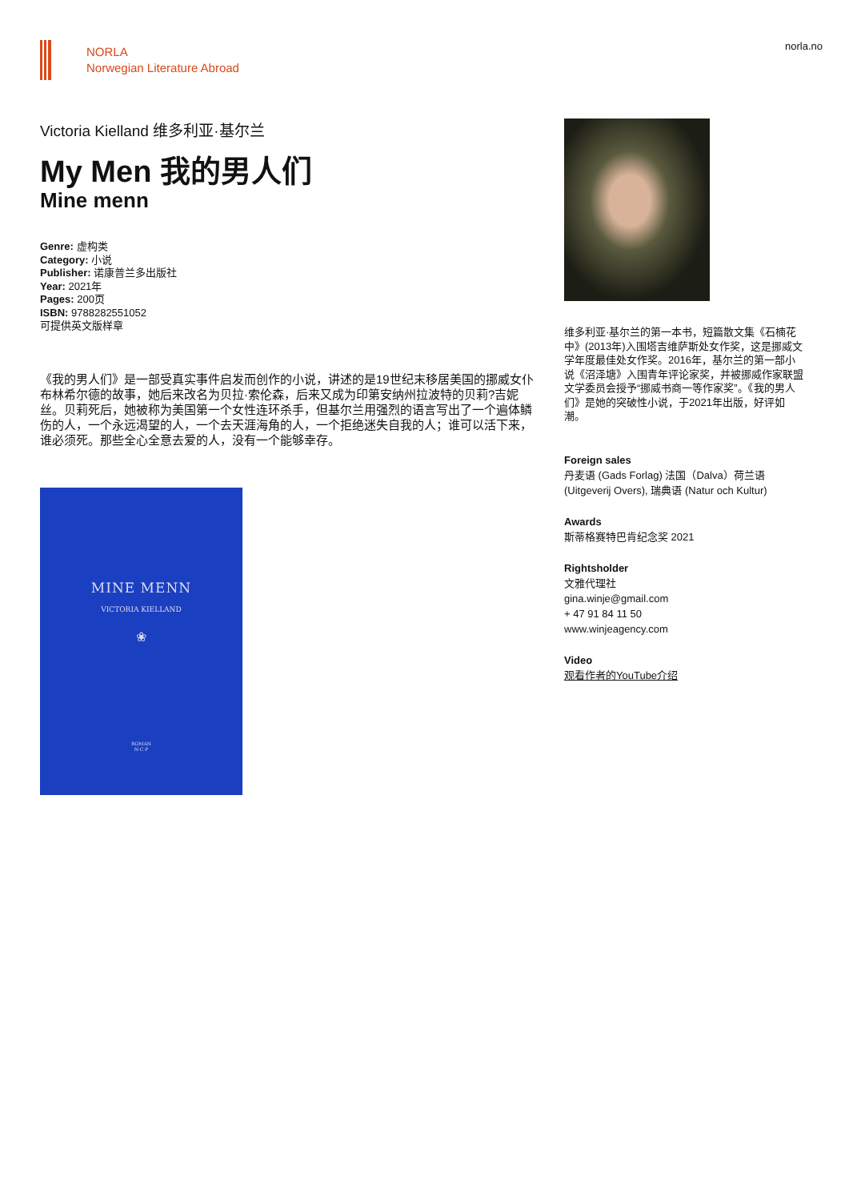NORLA
Norwegian Literature Abroad
norla.no
Victoria Kielland 维多利亚·基尔兰
My Men 我的男人们
Mine menn
Genre: 虚构类
Category: 小说
Publisher: 诺康普兰多出版社
Year: 2021年
Pages: 200页
ISBN: 9788282551052
可提供英文版样章
《我的男人们》是一部受真实事件启发而创作的小说，讲述的是19世纪末移居美国的挪威女仆布林希尔德的故事，她后来改名为贝拉·索伦森，后来又成为印第安纳州拉波特的贝莉?吉妮丝。贝莉死后，她被称为美国第一个女性连环杀手，但基尔兰用强烈的语言写出了一个遍体鳞伤的人，一个永远渴望的人，一个去天涯海角的人，一个拒绝迷失自我的人；谁可以活下来，谁必须死。那些全心全意去爱的人，没有一个能够幸存。
MINE MENN
VICTORIA KIELLAND
❀
ROMAN
N·C·P
维多利亚·基尔兰的第一本书，短篇散文集《石楠花中》(2013年)入围塔吉维萨斯处女作奖，这是挪威文学年度最佳处女作奖。2016年，基尔兰的第一部小说《沼泽塘》入围青年评论家奖，并被挪威作家联盟文学委员会授予“挪威书商一等作家奖”。《我的男人们》是她的突破性小说，于2021年出版，好评如潮。
Foreign sales
丹麦语 (Gads Forlag) 法国（Dalva）荷兰语 (Uitgeverij Overs), 瑞典语 (Natur och Kultur)
Awards
斯蒂格赛特巴肯纪念奖 2021
Rightsholder
文雅代理社
gina.winje@gmail.com
+ 47 91 84 11 50
www.winjeagency.com
Video
观看作者的YouTube介绍